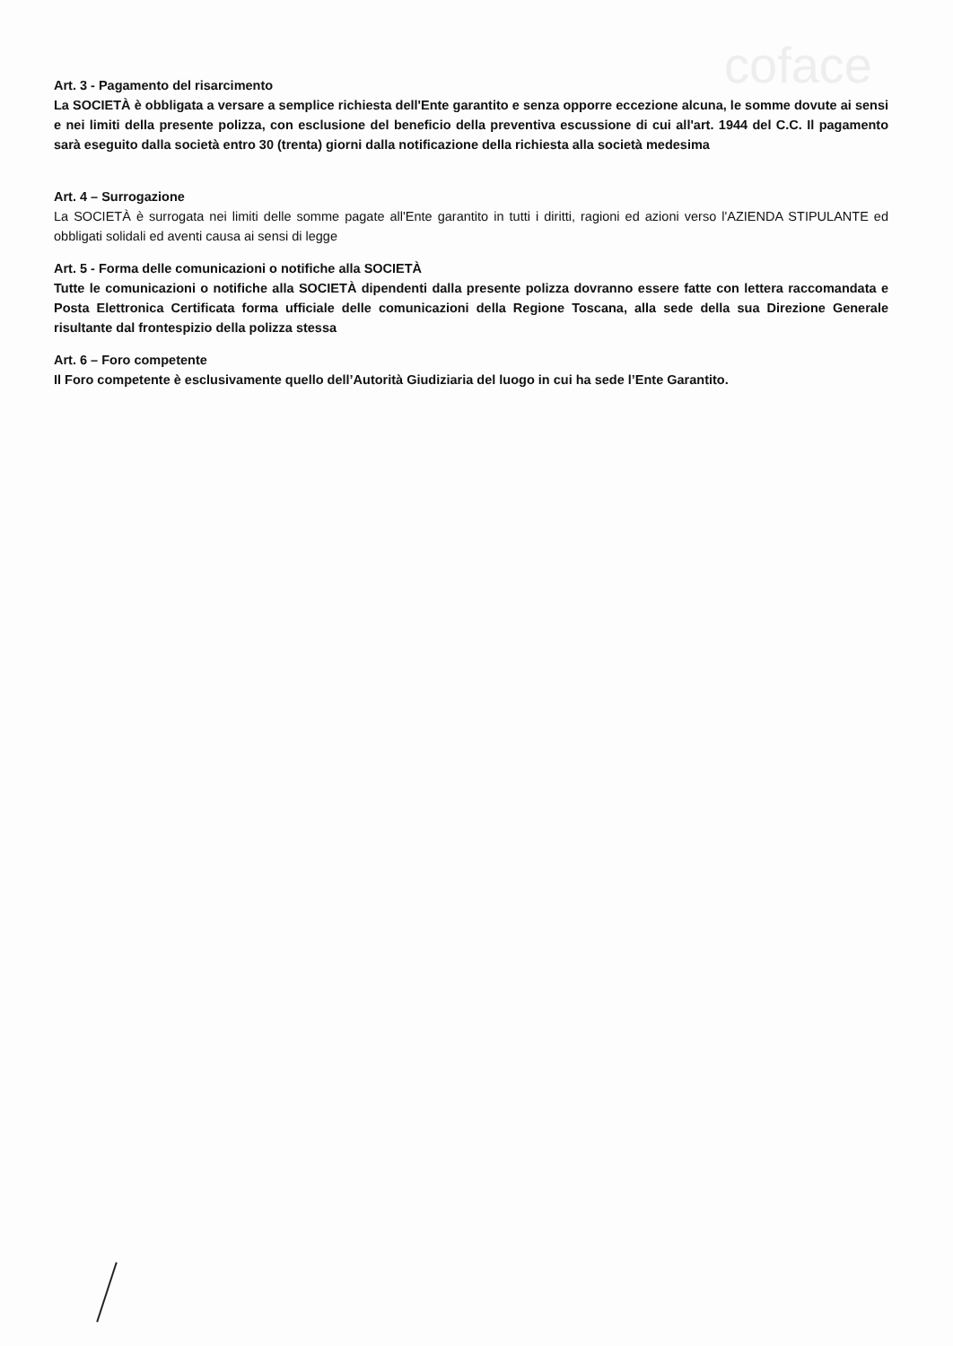coface
Art. 3 - Pagamento del risarcimento
La SOCIETÀ è obbligata a versare a semplice richiesta dell'Ente garantito e senza opporre eccezione alcuna, le somme dovute ai sensi e nei limiti della presente polizza, con esclusione del beneficio della preventiva escussione di cui all'art. 1944 del C.C. Il pagamento sarà eseguito dalla società entro 30 (trenta) giorni dalla notificazione della richiesta alla società medesima
Art. 4 – Surrogazione
La SOCIETÀ è surrogata nei limiti delle somme pagate all'Ente garantito in tutti i diritti, ragioni ed azioni verso l'AZIENDA STIPULANTE ed obbligati solidali ed aventi causa ai sensi di legge
Art. 5 - Forma delle comunicazioni o notifiche alla SOCIETÀ
Tutte le comunicazioni o notifiche alla SOCIETÀ dipendenti dalla presente polizza dovranno essere fatte con lettera raccomandata e Posta Elettronica Certificata forma ufficiale delle comunicazioni della Regione Toscana, alla sede della sua Direzione Generale risultante dal frontespizio della polizza stessa
Art. 6 – Foro competente
Il Foro competente è esclusivamente quello dell’Autorità Giudiziaria del luogo in cui ha sede l’Ente Garantito.